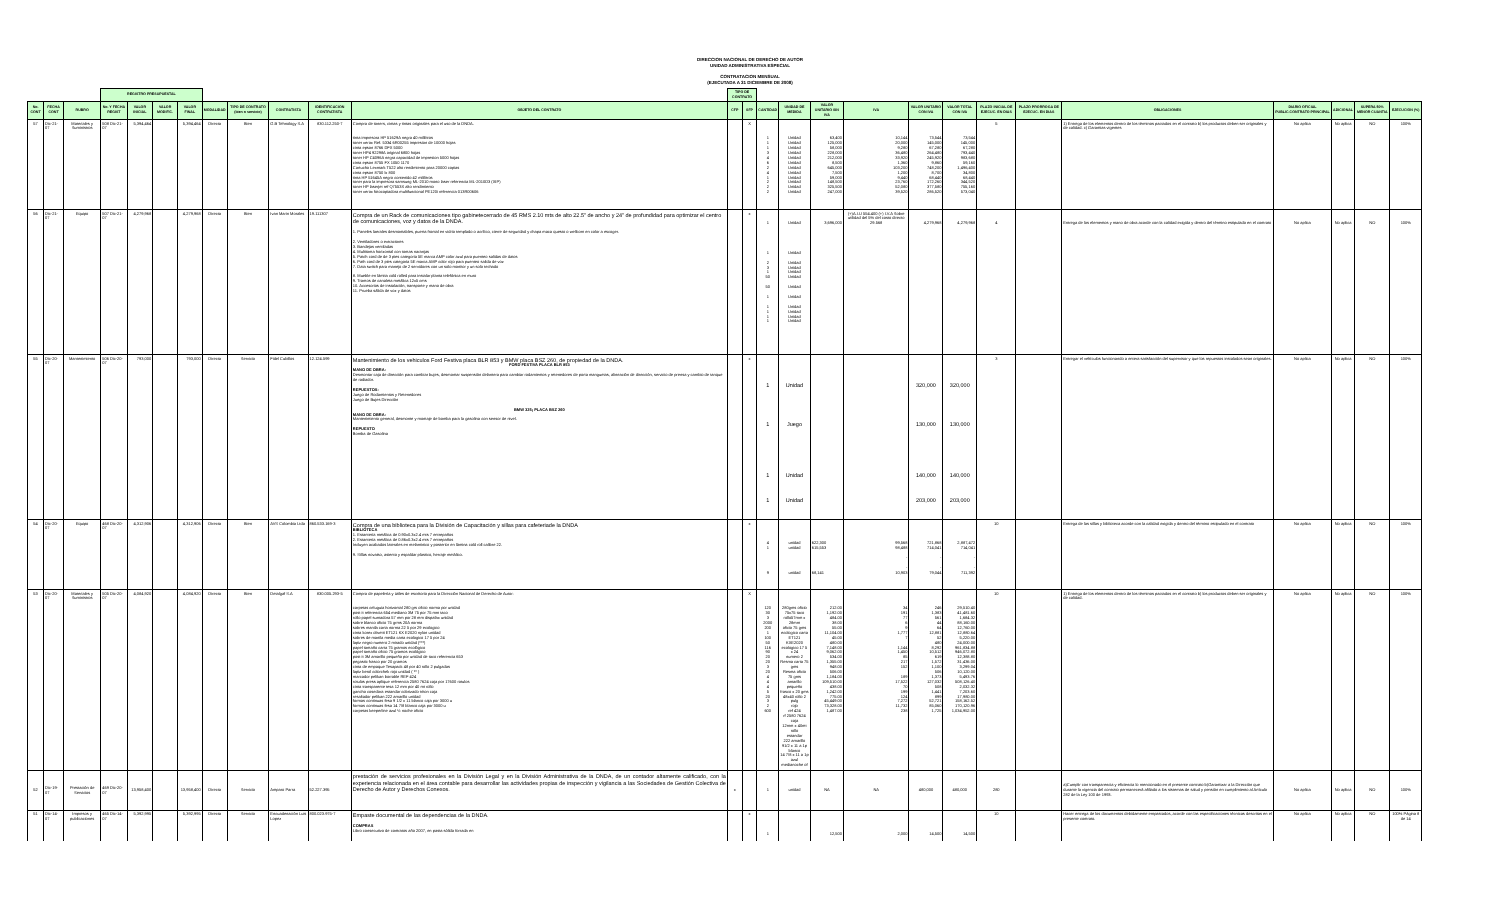DIRECCION NACIONAL DE DERECHO DE AUTOR
UNIDAD ADMINISTRATIVA ESPECIAL
CONTRATACION MENSUAL
(EJECUTADA A 31 DICIEMBRE DE 2008)
| | | | REGISTRO PRESUPUESTAL | | | | | | | | | TIPO DE CONTRATO | | | | | | | | | | | | | | |
| --- | --- | --- | --- | --- | --- | --- | --- | --- | --- | --- | --- | --- | --- | --- | --- | --- | --- | --- | --- | --- | --- | --- | --- | --- | --- | --- |
| No. CONT | FECHA CONT | RUBRO | No. Y FECHA REGIST | VALOR INICIAL | VALOR MODIFIC. | VALOR FINAL | MODALIDAD | TIPO DE CONTRATO (bien o servicio) | CONTRATISTA | IDENTIFICACION CONTRATISTA | OBJETO DEL CONTRATO | CFP | SFP | CANTIDAD | UNIDAD DE MEDIDA | VALOR UNITARIO SIN IVA | IVA | VALOR UNITARIO CON IVA | VALOR TOTAL CON IVA | PLAZO INICIAL DE EJECUC. EN DIAS | PLAZO PRORROGA DE EJECUC. EN DIAS | OBLIGACIONES | DIARIO OFICIAL PUBLIC.CONTRATO PRINCIPAL | ADICIONAL | SUPERA 50% MENOR CUANTIA | EJECUCION (%) |
| 57 | Dic-21-07 | Materiales y Suministros | 508 Dic-21-07 | 5,394,464 | | 5,394,464 | Directa | Bien | G.B Tehnology S.A | 830.112.250-7 | Compra de toners, cintas y tintas originales para el uso de la DNDA. tinta impresora HP 51629A negra 40 mililitros toner xerox Ref. 5334 6R00255 impresion de 10000 hojas cinta epson 8766 DFX 5000 toner HP4 92298A original 6800 hojas toner HP C4096A negra capacidad de impresion 5000 hojas cinta epson 8755 FX 1050 1170 Cartucho Lexmark T522 alto rendimiento para 20000 copias cinta epson 8750 lx 800 tinta HP 51645A negro contenido 42 mililitros toner para la impresora samsung ML-2010 mono laser referencia ML-2010D3 (XIP) toner HP laserjet ref Q7553X alto rendimiento toner xerox fotocopiadora multifuncional PE120i referencia 013R00606 | | X | 1 1 1 3 4 6 2 4 1 2 2 2 | Unidad Unidad Unidad Unidad Unidad Unidad Unidad Unidad Unidad Unidad Unidad Unidad | 63,400 125,000 58,000 228,000 212,000 8,500 645,000 7,500 59,000 148,500 325,500 247,000 | 10,144 20,000 9,280 36,480 33,920 1,360 103,200 1,200 9,440 23,760 52,080 39,520 | 73,544 145,000 67,280 264,480 245,920 9,860 748,200 8,700 68,440 172,260 377,580 286,520 | 73,544 145,000 67,280 793,440 983,680 59,160 1,496,400 34,800 68,440 344,520 755,160 573,040 | 5 | | 1) Entrega de los elementos dentro de los términos pactados en el contrato b) los productos deben ser originales y de calidad. c) Garantias vigentes | No aplica | No aplica | NO | 100% |
| 56 | Dic-21-07 | Equipo | 507 Dic-21-07 | 4,279,968 | | 4,279,968 | Directa | Bien | Ivan Marin Morales | 19.111307 | Compra de un Rack de comunicaciones tipo gabinetecerrado de 45 RMS 2.10 mts de alto 22.5" de ancho y 24" de profundidad para optimizar el centro de comunicaciones, voz y datos de la DNDA. 1. Paneles laerales desmontables, puerta frontal en vidrio templado o acrílico, cierre de seguridad y chapa maca questo o wellcom en color a escoger. 2. Ventiladores o extractores 3. Bandejas ventiladas 4. Multitoma horizontal con tomas naranjas 5. Patch cord de de 3 pies categoria 5E marca AMP color azul para puenteo salidas de datos 6. Path cord de 3 pies categoria 5E marca AMP color rojo para puenteo salida de voz 7. Data switch para manejo de 2 servidores con un solo monitor y un solo techado 8. Mueble en lámita cold rolled para instalar planta telefónica en muro 9. Tramos de canaleta metálica 12x5 cms 10. Accesorios de instalación, transporte y mano de obra 11. Prueba sálida de voz y datos | | x | 1 1 2 3 1 50 50 1 1 1 1 1 | Unidad Unidad Unidad Unidad Unidad Unidad Unidad Unidad Unidad Unidad Unidad Unidad | 3,696,000 | (+)A.I.U 554.400 (+) I.V.A Sobre utilidad del 5% del costo directo 29.568 | 4,279,968 | 4,279,968 | 4 | | Entrega de los elementos y mano de obra acorde con la calidad exigida y dentro del término estipulado en el contrato | No aplica | No aplica | NO | 100% |
| 55 | Dic-20-07 | Mantenimiento | 506 Dic-20-07 | 793,000 | | 793,000 | Directa | Servicio | Fidel Cubillos | 12.124.599 | Mantenimiento de los vehiculos Ford Festiva placa BLR 853 y BMW placa BSZ 260, de propiedad de la DNDA. FORD FESTIVA PLACA BLR 853 MANO DE OBRA: Desmontar caja de dirección para cambiar bujes, desmontar suspensión delantera para cambiar rodamientos y retenedores de porta manguetas, alineación de dirección, servicio de prensa y cambio de tanque de radiador. REPUESTOS: Juego de Rodamientos y Retenedores Juego de Bujes Dirección BMW 325¡ PLACA BSZ 260 MANO DE OBRA: Mantenimiento general, desmonte y montaje de bomba para la gasolina con sensor de nivel. REPUESTO Bomba de Gasolina | | x | 1 1 1 1 | Unidad Juego Unidad Unidad | | | 320,000 130,000 140,000 203,000 | 320,000 130,000 140,000 203,000 | 3 | | Entregar el vehículos funcionando a entera satisfacción del supervisor y que los repuestos instalados sean originales. | No aplica | No aplica | NO | 100% |
| 54 | Dic-20-07 | Equipo | 468 Dic-20-07 | 4,312,906 | | 4,312,906 | Directa | Bien | AVS Colombia Ltda | 860.533.169-3 | Compra de una biblioteca para la División de Capacitación y sillas para cafeteriade la DNDA BIBLIOTECA 1. Estantería metálica de 0.90x0.3x2.4 mts 7 entrepaños 2. Estantería metálica de 0.86x0.3x2.4 mts 7 entrepaños Incluyen acabados laterales en melaminico y posterior en lámina cold roll calibre 22. 9. Sillas novaiso, asiento y espaldar plastico, herraje metálico. | | x | 4 1 9 | unidad unidad unidad | 622,300 615,553 68,141 | 99,568 98,488 - - 10,903 | 721,868 714,041 - - 79,044 | 2,887,472 714,041 - - 711,392 | 10 | | Entrega de las sillas y biblioteca acorde con la calidad exigida y dentro del término estipulado en el contrato | No aplica | No aplica | NO | 100% |
| 53 | Dic-20-07 | Materiales y Suministros | 505 Dic-20-07 | 4,084,920 | | 4,084,920 | Directa | Bien | Detalgaf S.A | 830.005.293-5 | Compra de papelería y útiles de escritorio para la Dirección Nacional de Derecho de Autor: carpetas celuguia horizontal 280 grs oficio norma por unidad post it referencia 654 mediano 3M 75 por 75 mm taco rollo papel sumadora 57 mm por 28 mm dispafax unidad sobre blanco oficio 75 grms 20A norma sobres manila carta norma 22 5 por 29 ecologico cinta korex olivetti ET121 KX E2020 nylon unidad sobres de manila media carta ecologico 17 5 por 24 lapiz negro numero 2 mirado unidad (***) papel tamaño carta 75 gramos ecológico papel tamaño oficio 75 gramos ecológico post it 3M amarillo pequeño por unidad de taco referencia 653 pegastic frasco por 20 gramos cinta de empaque Tesapack 48 por 40 rollo 2 pulgadas lapiz berol colorchek rojo unidad ( ** ) marcador pelikan borrable REF 424 rotulos press aplique referencia 2580 7624 caja por 17600 rotulos cinta transparente tesa 12 mm por 40 mt rollo gancho cosedora estandar cobrizado triton caja resaltador pelikan 222 amarillo unidad formas continuas fesa 9 1/2 x 11 blanco caja por 3000 u formas continuas fesa 14 7/8 blanco caja por 3000 u carpetas keeperline azul ½ noche oficio | | X | 120 30 3 2000 200 1 100 50 116 90 20 20 3 20 4 4 4 5 20 3 2 600 | 280gms oficio 75x75 taco rollo57mm x 28mm oficio 75 gms ecologico carta ET121 KXE2020 ecologico 17 5 x 24 numero 2 Resma carta 75 gms Resma oficio 75 gms amarillo pequeño frasco x 20 gms 48x40 rollo 2 pulg rojo ref 424 rf 2580 7624 caja 12mm x 40mt rollo estandar 222 amarillo 91/2 x 11 a 1p blanco 14 7/8 x 11 a 1p azul medianoche of | 212.00 1,192.00 484.00 38.00 55.00 11,104.00 45.00 480.00 7,148.00 9,062.00 534.00 1,355.00 948.00 506.00 1,184.00 109,510.00 438.00 1,242.00 775.00 45,449.00 73,328.00 1,487.00 | 34 191 77 6 9 1,777 7 1,144 1,450 85 217 152 189 17,522 70 199 124 7,272 11,732 238 | 246 1,383 561 44 64 12,881 52 480 8,292 10,512 619 1,572 1,100 506 1,373 127,032 508 1,441 899 52,721 85,060 1,725 | 29,510.40 41,481.60 1,684.32 88,160.00 12,760.00 12,880.64 5,220.00 24,000.00 961,834.88 946,072.80 12,388.80 31,436.00 3,299.04 10,120.00 5,493.76 508,126.40 2,032.32 7,203.60 17,980.00 158,162.52 170,120.96 1,034,952.00 | 10 | | 1) Entrega de los elementos dentro de los términos pactados en el contrato b) los productos deben ser originales y de calidad. | No aplica | No aplica | NO | 100% |
| 52 | Dic-19-07 | Prestación de Servicios | 469 Dic-20-07 | 13,958,400 | | 13,958,400 | Directa | Servicio | Amparo Parra | 52.227.395 | prestación de servicios profesionales en la División Legal y en la División Administrativa de la DNDA, de un contador altamente calificado, con la experiencia relacionada en el área contable para desarrollar las actividades propias de inspección y vigilancia a las Sociedades de Gestión Colectiva de Derecho de Autor y Derechos Conexos. | x | | 1 | unidad | NA | NA | 480,000 | 480,000 | 280 | | a)Cumplir con transparencia y eficiencia lo mencionado en el presente contrato b)Garantizar a la Dirección que durante la vigencia del contrato permanecerá afiliado a los sistemas de salud y pensión en cumplimiento al Artículo 282 de la Ley 100 de 1993. | No aplica | No aplica | NO | 100% |
| 51 | Dic-14-07 | Impresos y publicaciones | 465 Dic-14-07 | 5,392,995 | | 5,392,995 | Directa | Servicio | Encuadenación Luis Lopez | 800.023.975-7 | Empaste documental de las dependencias de la DNDA. COMPRAS Libro consecutivo de contratos año 2007, en pasta sólida forrada en | | x | 1 | | 12,500 | 2,000 | 14,500 | 14,500 | 10 | | Hacer entrega de los documentos debidamente empastados, acorde con las especificaciones técnicas descritas en el presente contrato. | No aplica | No aplica | NO | 100% Página 8 de 14 |